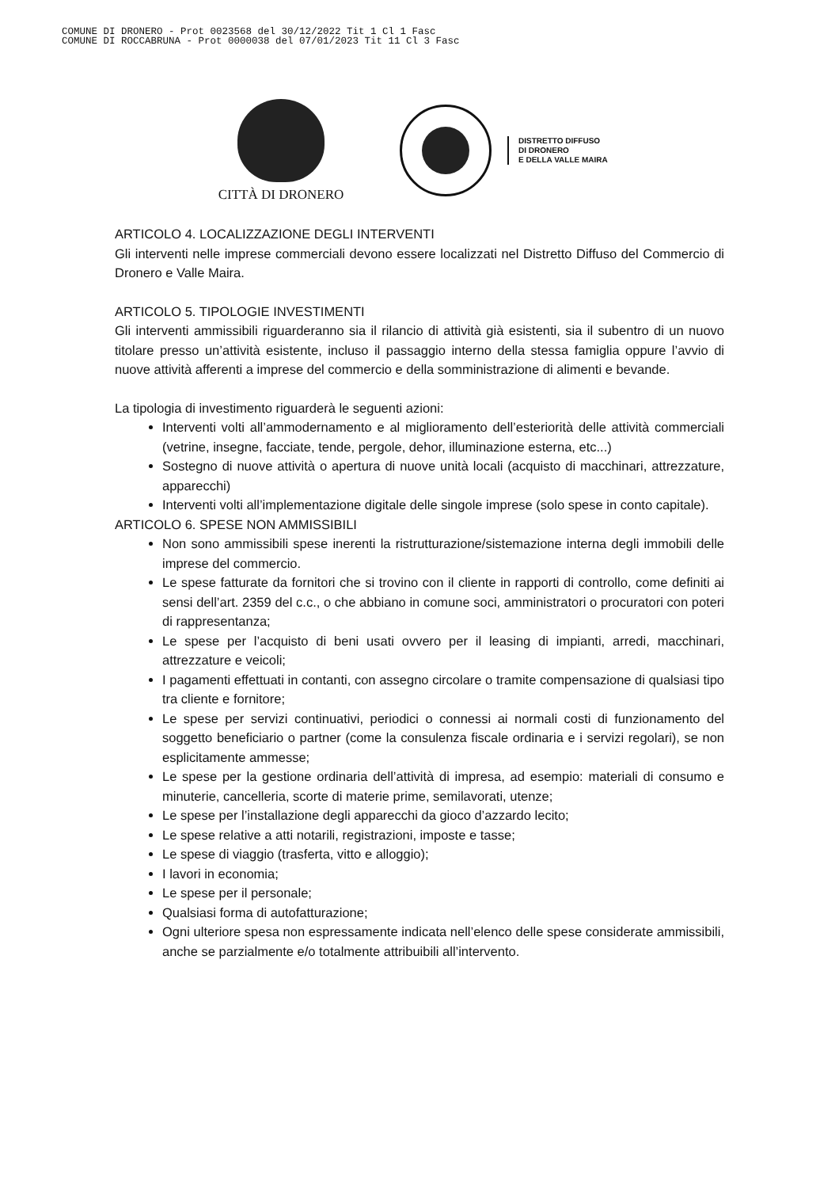COMUNE DI DRONERO - Prot 0023568 del 30/12/2022 Tit 1 Cl 1 Fasc
COMUNE DI ROCCABRUNA - Prot 0000038 del 07/01/2023 Tit 11 Cl 3 Fasc
CITTÀ DI DRONERO
DISTRETTO DIFFUSO
DI DRONERO
E DELLA VALLE MAIRA
ARTICOLO 4. LOCALIZZAZIONE DEGLI INTERVENTI
Gli interventi nelle imprese commerciali devono essere localizzati nel Distretto Diffuso del Commercio di Dronero e Valle Maira.
ARTICOLO 5. TIPOLOGIE INVESTIMENTI
Gli interventi ammissibili riguarderanno sia il rilancio di attività già esistenti, sia il subentro di un nuovo titolare presso un’attività esistente, incluso il passaggio interno della stessa famiglia oppure l’avvio di nuove attività afferenti a imprese del commercio e della somministrazione di alimenti e bevande.
La tipologia di investimento riguarderà le seguenti azioni:
Interventi volti all’ammodernamento e al miglioramento dell’esteriorità delle attività commerciali (vetrine, insegne, facciate, tende, pergole, dehor, illuminazione esterna, etc...)
Sostegno di nuove attività o apertura di nuove unità locali (acquisto di macchinari, attrezzature, apparecchi)
Interventi volti all’implementazione digitale delle singole imprese (solo spese in conto capitale).
ARTICOLO 6. SPESE NON AMMISSIBILI
Non sono ammissibili spese inerenti la ristrutturazione/sistemazione interna degli immobili delle imprese del commercio.
Le spese fatturate da fornitori che si trovino con il cliente in rapporti di controllo, come definiti ai sensi dell’art. 2359 del c.c., o che abbiano in comune soci, amministratori o procuratori con poteri di rappresentanza;
Le spese per l’acquisto di beni usati ovvero per il leasing di impianti, arredi, macchinari, attrezzature e veicoli;
I pagamenti effettuati in contanti, con assegno circolare o tramite compensazione di qualsiasi tipo tra cliente e fornitore;
Le spese per servizi continuativi, periodici o connessi ai normali costi di funzionamento del soggetto beneficiario o partner (come la consulenza fiscale ordinaria e i servizi regolari), se non esplicitamente ammesse;
Le spese per la gestione ordinaria dell’attività di impresa, ad esempio: materiali di consumo e minuterie, cancelleria, scorte di materie prime, semilavorati, utenze;
Le spese per l’installazione degli apparecchi da gioco d’azzardo lecito;
Le spese relative a atti notarili, registrazioni, imposte e tasse;
Le spese di viaggio (trasferta, vitto e alloggio);
I lavori in economia;
Le spese per il personale;
Qualsiasi forma di autofatturazione;
Ogni ulteriore spesa non espressamente indicata nell’elenco delle spese considerate ammissibili, anche se parzialmente e/o totalmente attribuibili all’intervento.